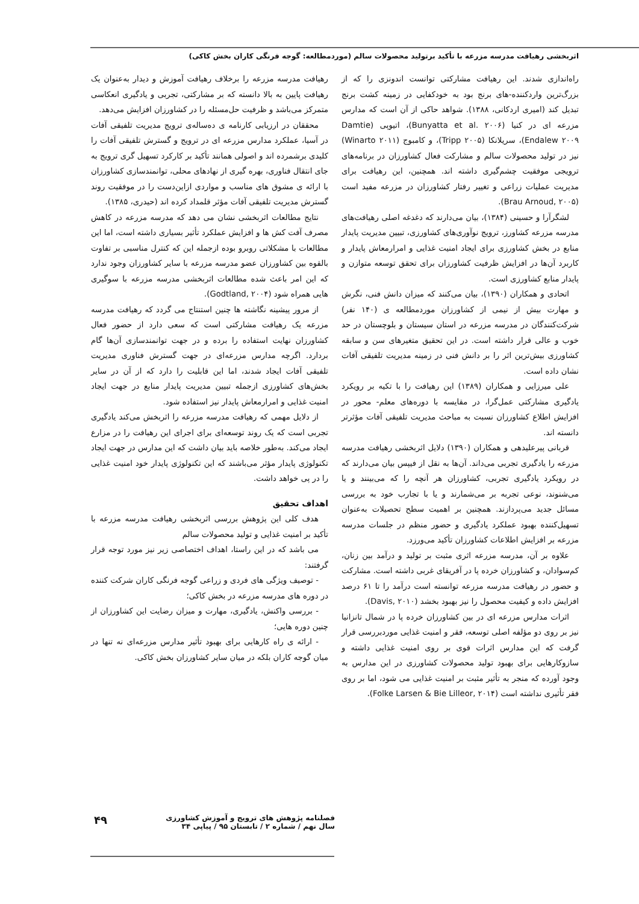اثربخشی رهیافت مدرسه مزرعه با تأکید برتولید محصولات سالم (موردمطالعه: گوجه فرنگی کاران بخش کاکی)
راه‌اندازی شدند. این رهیافت مشارکتی توانست اندونزی را که از بزرگ‌ترین واردکننده-های برنج بود به خودکفایی در زمینه کشت برنج تبدیل کند (امیری اردکانی، ۱۳۸۸). شواهد حاکی از آن است که مدارس مزرعه ای در کنیا (Bunyatta et al. ۲۰۰۶)، اتیوپی (Damtie Endalew ۲۰۰۹)، سریلانکا (Tripp ۲۰۰۵)، و کامبوج (Winarto ۲۰۱۱) نیز در تولید محصولات سالم و مشارکت فعال کشاورزان در برنامه‌های ترویجی موفقیت چشم‌گیری داشته اند. همچنین، این رهیافت برای مدیریت عملیات زراعی و تغییر رفتار کشاورزان در مزرعه مفید است (Brau Arnoud, ۲۰۰۵).
لشگرآرا و حسینی (۱۳۸۴)، بیان می‌دارند که دغدغه اصلی رهیافت‌های مدرسه مزرعه کشاورز، ترویج نوآوری‌های کشاورزی، تبیین مدیریت پایدار منابع در بخش کشاورزی برای ایجاد امنیت غذایی و امرارمعاش پایدار و کاربرد آن‌ها در افزایش ظرفیت کشاورزان برای تحقق توسعه متوازن و پایدار منابع کشاورزی است.
اتحادی و همکاران (۱۳۹۰)، بیان می‌کنند که میزان دانش فنی، نگرش و مهارت بیش از نیمی از کشاورزان موردمطالعه ی (۱۴۰ نفر) شرکت‌کنندگان در مدرسه مزرعه در استان سیستان و بلوچستان در حد خوب و عالی قرار داشته است. در این تحقیق متغیرهای سن و سابقه کشاورزی بیش‌ترین اثر را بر دانش فنی در زمینه مدیریت تلفیقی آفات نشان داده است.
علی میرزایی و همکاران (۱۳۸۹) این رهیافت را با تکیه بر رویکرد یادگیری مشارکتی عمل‌گرا، در مقایسه با دوره‌های معلم- محور در افزایش اطلاع کشاورزان نسبت به مباحث مدیریت تلفیقی آفات مؤثرتر دانسته اند.
قربانی پیرعلیدهی و همکاران (۱۳۹۰) دلایل اثربخشی رهیافت مدرسه مزرعه را یادگیری تجربی می‌داند. آن‌ها به نقل از فیپس بیان می‌دارند که در رویکرد یادگیری تجربی، کشاورزان هر آنچه را که می‌بینند و یا می‌شنوند، نوعی تجربه بر می‌شمارند و یا با تجارب خود به بررسی مسائل جدید می‌پردازند. همچنین بر اهمیت سطح تحصیلات به‌عنوان تسهیل‌کننده بهبود عملکرد یادگیری و حضور منظم در جلسات مدرسه مزرعه بر افزایش اطلاعات کشاورزان تأکید می‌ورزد.
علاوه بر آن، مدرسه مزرعه اثری مثبت بر تولید و درآمد بین زنان، کم‌سوادان، و کشاورزان خرده پا در آفریقای غربی داشته است. مشارکت و حضور در رهیافت مدرسه مزرعه توانسته است درآمد را تا ۶۱ درصد افزایش داده و کیفیت محصول را نیز بهبود بخشد (Davis, ۲۰۱۰).
اثرات مدارس مزرعه ای در بین کشاورزان خرده پا در شمال تانزانیا نیز بر روی دو مؤلفه اصلی توسعه، فقر و امنیت غذایی موردبررسی قرار گرفت که این مدارس اثرات قوی بر روی امنیت غذایی داشته و سازوکارهایی برای بهبود تولید محصولات کشاورزی در این مدارس به وجود آورده که منجر به تأثیر مثبت بر امنیت غذایی می شود، اما بر روی فقر تأثیری نداشته است (Folke Larsen & Bie Lilleor, ۲۰۱۴).
رهیافت مدرسه مزرعه را برخلاف رهیافت آموزش و دیدار به‌عنوان یک رهیافت پایین به بالا دانسته که بر مشارکتی، تجربی و یادگیری انعکاسی متمرکز می‌باشد و ظرفیت حل‌مسئله را در کشاورزان افزایش می‌دهد.
محققان در ارزیابی کارنامه ی ده‌ساله‌ی ترویج مدیریت تلفیقی آفات در آسیا، عملکرد مدارس مزرعه ای در ترویج و گسترش تلفیقی آفات را کلیدی برشمرده اند و اصولی همانند تأکید بر کارکرد تسهیل گری ترویج به جای انتقال فناوری، بهره گیری از نهادهای محلی، توانمندسازی کشاورزان با ارائه ی مشوق های مناسب و مواردی ازاین‌دست را در موفقیت روند گسترش مدیریت تلفیقی آفات مؤثر قلمداد کرده اند (حیدری، ۱۳۸۵).
نتایج مطالعات اثربخشی نشان می دهد که مدرسه مزرعه در کاهش مصرف آفت کش ها و افزایش عملکرد تأثیر بسیاری داشته است، اما این مطالعات با مشکلاتی روبرو بوده ازجمله این که کنترل مناسبی بر تفاوت بالقوه بین کشاورزان عضو مدرسه مزرعه با سایر کشاورزان وجود ندارد که این امر باعث شده مطالعات اثربخشی مدرسه مزرعه با سوگیری هایی همراه شود (Godtland, ۲۰۰۴).
از مرور پیشینه نگاشته ها چنین استنتاج می گردد که رهیافت مدرسه مزرعه یک رهیافت مشارکتی است که سعی دارد از حضور فعال کشاورزان نهایت استفاده را برده و در جهت توانمندسازی آن‌ها گام بردارد. اگرچه مدارس مزرعه‌ای در جهت گسترش فناوری مدیریت تلفیقی آفات ایجاد شدند، اما این قابلیت را دارد که از آن در سایر بخش‌های کشاورزی ازجمله تبیین مدیریت پایدار منابع در جهت ایجاد امنیت غذایی و امرارمعاش پایدار نیز استفاده شود.
از دلایل مهمی که رهیافت مدرسه مزرعه را اثربخش می‌کند یادگیری تجربی است که یک روند توسعه‌ای برای اجرای این رهیافت را در مزارع ایجاد می‌کند. به‌طور خلاصه باید بیان داشت که این مدارس در جهت ایجاد تکنولوژی پایدار مؤثر می‌باشند که این تکنولوژی پایدار خود امنیت غذایی را در پی خواهد داشت.
اهداف تحقیق
هدف کلی این پژوهش بررسی اثربخشی رهیافت مدرسه مزرعه با تأکید بر امنیت غذایی و تولید محصولات سالم
می باشد که در این راستا، اهداف اختصاصی زیر نیز مورد توجه قرار گرفتند:
- توصیف ویژگی های فردی و زراعی گوجه فرنگی کاران شرکت کننده در دوره های مدرسه مزرعه در بخش کاکی؛
- بررسی واکنش، یادگیری، مهارت و میزان رضایت این کشاورزان از چنین دوره هایی؛
- ارائه ی راه کارهایی برای بهبود تأثیر مدارس مزرعه‌ای نه تنها در میان گوجه کاران بلکه در میان سایر کشاورزان بخش کاکی.
فصلنامه پژوهش های ترویج و آموزش کشاورزی
سال نهم / شماره ۲ / تابستان ۹۵ / پیاپی ۳۴
۴۹